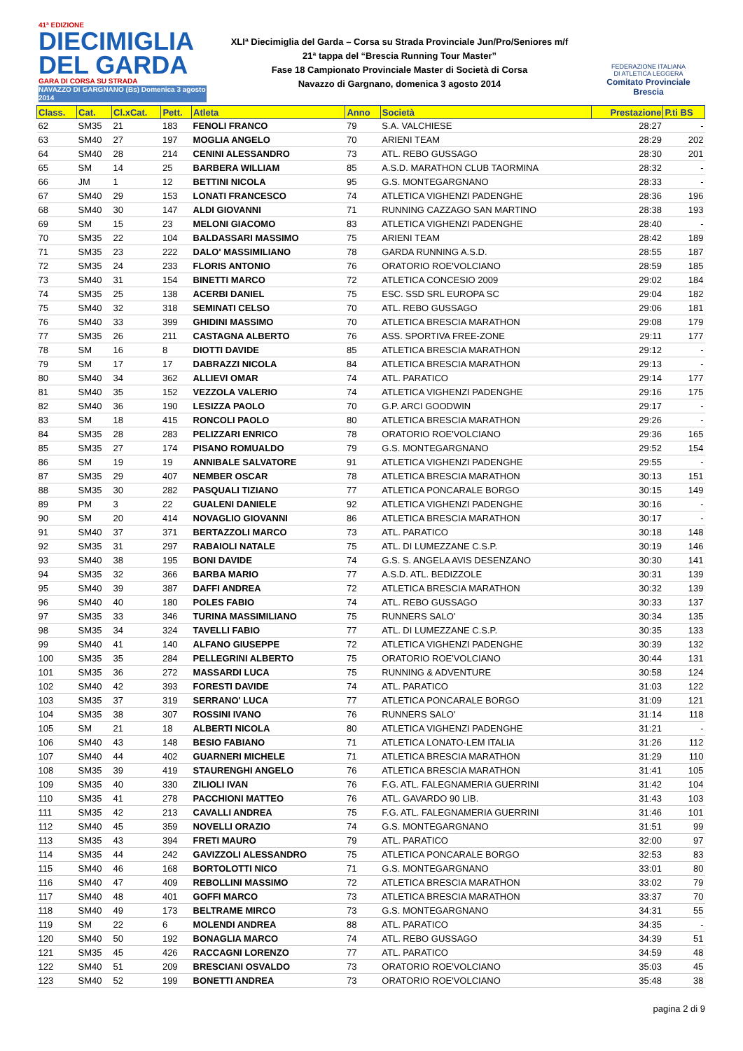41ª EDIZIONE
DIECIMIGLIA
DEL GARDA
GARA DI CORSA SU STRADA
NAVAZZO DI GARGNANO (Bs) Domenica 3 agosto 2014
XLIª Diecimiglia del Garda – Corsa su Strada Provinciale Jun/Pro/Seniores m/f
21ª tappa del “Brescia Running Tour Master”
Fase 18 Campionato Provinciale Master di Società di Corsa
Navazzo di Gargnano, domenica 3 agosto 2014
FEDERAZIONE ITALIANA
DI ATLETICA LEGGERA
Comitato Provinciale Brescia
| Class. | Cat. | Cl.xCat. | Pett. | Atleta | Anno | Società | Prestazione | P.ti BS |
| --- | --- | --- | --- | --- | --- | --- | --- | --- |
| 62 | SM35 | 21 | 183 | FENOLI FRANCO | 79 | S.A. VALCHIESE | 28:27 | - |
| 63 | SM40 | 27 | 197 | MOGLIA ANGELO | 70 | ARIENI TEAM | 28:29 | 202 |
| 64 | SM40 | 28 | 214 | CENINI ALESSANDRO | 73 | ATL. REBO GUSSAGO | 28:30 | 201 |
| 65 | SM | 14 | 25 | BARBERA WILLIAM | 85 | A.S.D. MARATHON CLUB TAORMINA | 28:32 | - |
| 66 | JM | 1 | 12 | BETTINI NICOLA | 95 | G.S. MONTEGARGNANO | 28:33 | - |
| 67 | SM40 | 29 | 153 | LONATI FRANCESCO | 74 | ATLETICA VIGHENZI PADENGHE | 28:36 | 196 |
| 68 | SM40 | 30 | 147 | ALDI GIOVANNI | 71 | RUNNING CAZZAGO SAN MARTINO | 28:38 | 193 |
| 69 | SM | 15 | 23 | MELONI GIACOMO | 83 | ATLETICA VIGHENZI PADENGHE | 28:40 | - |
| 70 | SM35 | 22 | 104 | BALDASSARI MASSIMO | 75 | ARIENI TEAM | 28:42 | 189 |
| 71 | SM35 | 23 | 222 | DALO' MASSIMILIANO | 78 | GARDA RUNNING A.S.D. | 28:55 | 187 |
| 72 | SM35 | 24 | 233 | FLORIS ANTONIO | 76 | ORATORIO ROE'VOLCIANO | 28:59 | 185 |
| 73 | SM40 | 31 | 154 | BINETTI MARCO | 72 | ATLETICA CONCESIO 2009 | 29:02 | 184 |
| 74 | SM35 | 25 | 138 | ACERBI DANIEL | 75 | ESC. SSD SRL EUROPA SC | 29:04 | 182 |
| 75 | SM40 | 32 | 318 | SEMINATI CELSO | 70 | ATL. REBO GUSSAGO | 29:06 | 181 |
| 76 | SM40 | 33 | 399 | GHIDINI MASSIMO | 70 | ATLETICA BRESCIA MARATHON | 29:08 | 179 |
| 77 | SM35 | 26 | 211 | CASTAGNA ALBERTO | 76 | ASS. SPORTIVA FREE-ZONE | 29:11 | 177 |
| 78 | SM | 16 | 8 | DIOTTI DAVIDE | 85 | ATLETICA BRESCIA MARATHON | 29:12 | - |
| 79 | SM | 17 | 17 | DABRAZZI NICOLA | 84 | ATLETICA BRESCIA MARATHON | 29:13 | - |
| 80 | SM40 | 34 | 362 | ALLIEVI OMAR | 74 | ATL. PARATICO | 29:14 | 177 |
| 81 | SM40 | 35 | 152 | VEZZOLA VALERIO | 74 | ATLETICA VIGHENZI PADENGHE | 29:16 | 175 |
| 82 | SM40 | 36 | 190 | LESIZZA PAOLO | 70 | G.P. ARCI GOODWIN | 29:17 | - |
| 83 | SM | 18 | 415 | RONCOLI PAOLO | 80 | ATLETICA BRESCIA MARATHON | 29:26 | - |
| 84 | SM35 | 28 | 283 | PELIZZARI ENRICO | 78 | ORATORIO ROE'VOLCIANO | 29:36 | 165 |
| 85 | SM35 | 27 | 174 | PISANO ROMUALDO | 79 | G.S. MONTEGARGNANO | 29:52 | 154 |
| 86 | SM | 19 | 19 | ANNIBALE SALVATORE | 91 | ATLETICA VIGHENZI PADENGHE | 29:55 | - |
| 87 | SM35 | 29 | 407 | NEMBER OSCAR | 78 | ATLETICA BRESCIA MARATHON | 30:13 | 151 |
| 88 | SM35 | 30 | 282 | PASQUALI TIZIANO | 77 | ATLETICA PONCARALE BORGO | 30:15 | 149 |
| 89 | PM | 3 | 22 | GUALENI DANIELE | 92 | ATLETICA VIGHENZI PADENGHE | 30:16 | - |
| 90 | SM | 20 | 414 | NOVAGLIO GIOVANNI | 86 | ATLETICA BRESCIA MARATHON | 30:17 | - |
| 91 | SM40 | 37 | 371 | BERTAZZOLI MARCO | 73 | ATL. PARATICO | 30:18 | 148 |
| 92 | SM35 | 31 | 297 | RABAIOLI NATALE | 75 | ATL. DI LUMEZZANE C.S.P. | 30:19 | 146 |
| 93 | SM40 | 38 | 195 | BONI DAVIDE | 74 | G.S. S. ANGELA AVIS DESENZANO | 30:30 | 141 |
| 94 | SM35 | 32 | 366 | BARBA MARIO | 77 | A.S.D. ATL. BEDIZZOLE | 30:31 | 139 |
| 95 | SM40 | 39 | 387 | DAFFI ANDREA | 72 | ATLETICA BRESCIA MARATHON | 30:32 | 139 |
| 96 | SM40 | 40 | 180 | POLES FABIO | 74 | ATL. REBO GUSSAGO | 30:33 | 137 |
| 97 | SM35 | 33 | 346 | TURINA MASSIMILIANO | 75 | RUNNERS SALO' | 30:34 | 135 |
| 98 | SM35 | 34 | 324 | TAVELLI FABIO | 77 | ATL. DI LUMEZZANE C.S.P. | 30:35 | 133 |
| 99 | SM40 | 41 | 140 | ALFANO GIUSEPPE | 72 | ATLETICA VIGHENZI PADENGHE | 30:39 | 132 |
| 100 | SM35 | 35 | 284 | PELLEGRINI ALBERTO | 75 | ORATORIO ROE'VOLCIANO | 30:44 | 131 |
| 101 | SM35 | 36 | 272 | MASSARDI LUCA | 75 | RUNNING & ADVENTURE | 30:58 | 124 |
| 102 | SM40 | 42 | 393 | FORESTI DAVIDE | 74 | ATL. PARATICO | 31:03 | 122 |
| 103 | SM35 | 37 | 319 | SERRANO' LUCA | 77 | ATLETICA PONCARALE BORGO | 31:09 | 121 |
| 104 | SM35 | 38 | 307 | ROSSINI IVANO | 76 | RUNNERS SALO' | 31:14 | 118 |
| 105 | SM | 21 | 18 | ALBERTI NICOLA | 80 | ATLETICA VIGHENZI PADENGHE | 31:21 | - |
| 106 | SM40 | 43 | 148 | BESIO FABIANO | 71 | ATLETICA LONATO-LEM ITALIA | 31:26 | 112 |
| 107 | SM40 | 44 | 402 | GUARNERI MICHELE | 71 | ATLETICA BRESCIA MARATHON | 31:29 | 110 |
| 108 | SM35 | 39 | 419 | STAURENGHI ANGELO | 76 | ATLETICA BRESCIA MARATHON | 31:41 | 105 |
| 109 | SM35 | 40 | 330 | ZILIOLI IVAN | 76 | F.G. ATL. FALEGNAMERIA GUERRINI | 31:42 | 104 |
| 110 | SM35 | 41 | 278 | PACCHIONI MATTEO | 76 | ATL. GAVARDO 90 LIB. | 31:43 | 103 |
| 111 | SM35 | 42 | 213 | CAVALLI ANDREA | 75 | F.G. ATL. FALEGNAMERIA GUERRINI | 31:46 | 101 |
| 112 | SM40 | 45 | 359 | NOVELLI ORAZIO | 74 | G.S. MONTEGARGNANO | 31:51 | 99 |
| 113 | SM35 | 43 | 394 | FRETI MAURO | 79 | ATL. PARATICO | 32:00 | 97 |
| 114 | SM35 | 44 | 242 | GAVIZZOLI ALESSANDRO | 75 | ATLETICA PONCARALE BORGO | 32:53 | 83 |
| 115 | SM40 | 46 | 168 | BORTOLOTTI NICO | 71 | G.S. MONTEGARGNANO | 33:01 | 80 |
| 116 | SM40 | 47 | 409 | REBOLLINI MASSIMO | 72 | ATLETICA BRESCIA MARATHON | 33:02 | 79 |
| 117 | SM40 | 48 | 401 | GOFFI MARCO | 73 | ATLETICA BRESCIA MARATHON | 33:37 | 70 |
| 118 | SM40 | 49 | 173 | BELTRAME MIRCO | 73 | G.S. MONTEGARGNANO | 34:31 | 55 |
| 119 | SM | 22 | 6 | MOLENDI ANDREA | 88 | ATL. PARATICO | 34:35 | - |
| 120 | SM40 | 50 | 192 | BONAGLIA MARCO | 74 | ATL. REBO GUSSAGO | 34:39 | 51 |
| 121 | SM35 | 45 | 426 | RACCAGNI LORENZO | 77 | ATL. PARATICO | 34:59 | 48 |
| 122 | SM40 | 51 | 209 | BRESCIANI OSVALDO | 73 | ORATORIO ROE'VOLCIANO | 35:03 | 45 |
| 123 | SM40 | 52 | 199 | BONETTI ANDREA | 73 | ORATORIO ROE'VOLCIANO | 35:48 | 38 |
pagina 2 di 9